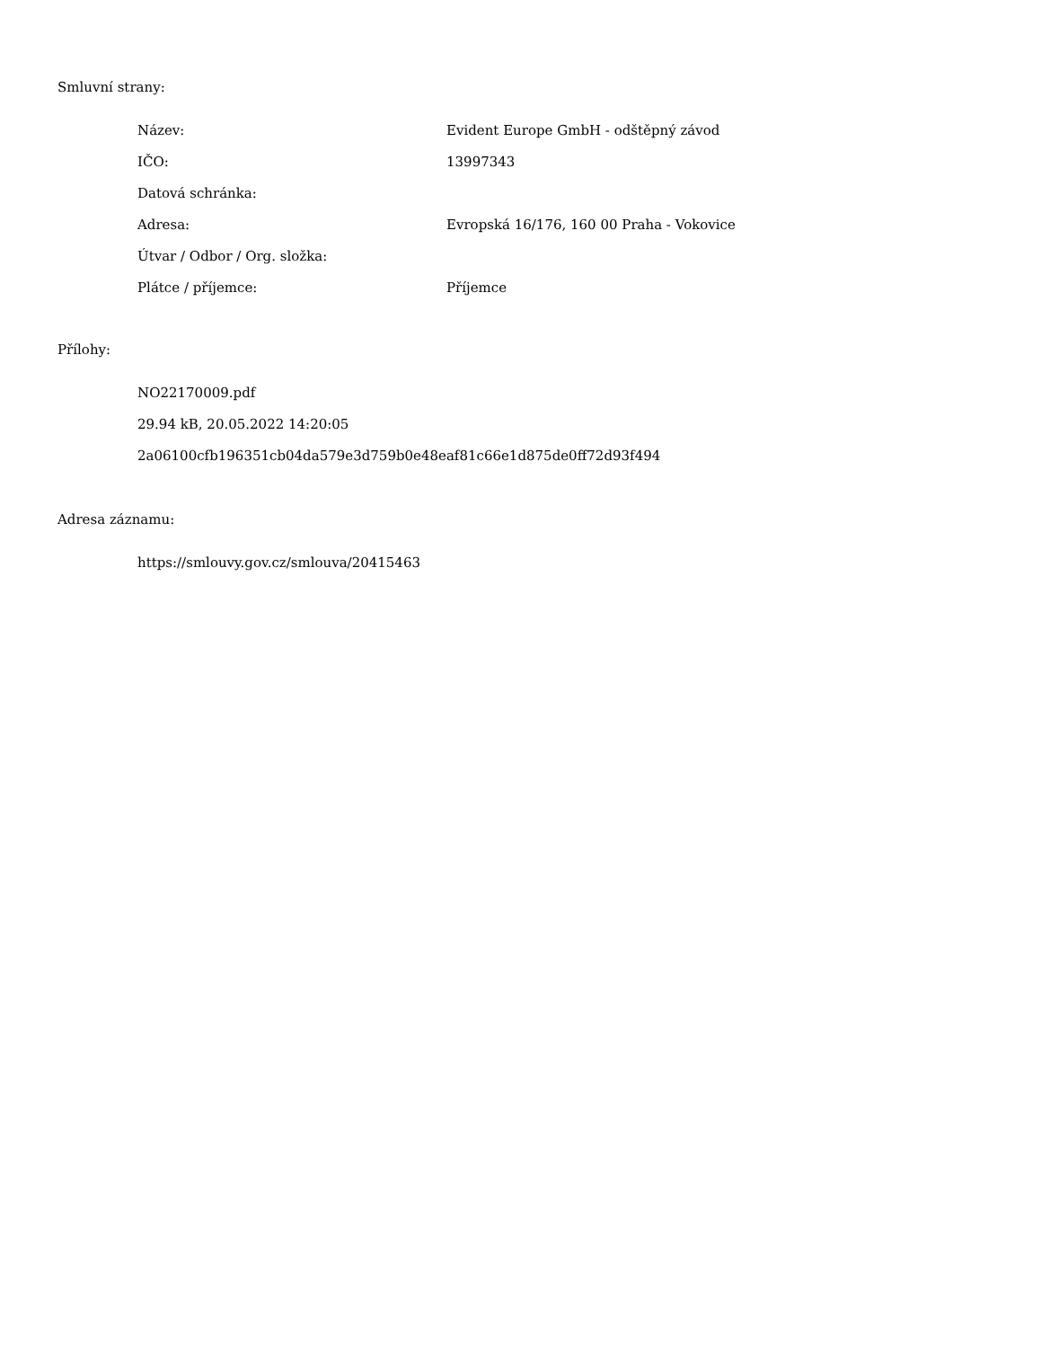Smluvní strany:
| Název: | Evident Europe GmbH - odštěpný závod |
| IČO: | 13997343 |
| Datová schránka: | |
| Adresa: | Evropská 16/176, 160 00 Praha - Vokovice |
| Útvar / Odbor / Org. složka: | |
| Plátce / příjemce: | Příjemce |
Přílohy:
NO22170009.pdf
29.94 kB, 20.05.2022 14:20:05
2a06100cfb196351cb04da579e3d759b0e48eaf81c66e1d875de0ff72d93f494
Adresa záznamu:
https://smlouvy.gov.cz/smlouva/20415463